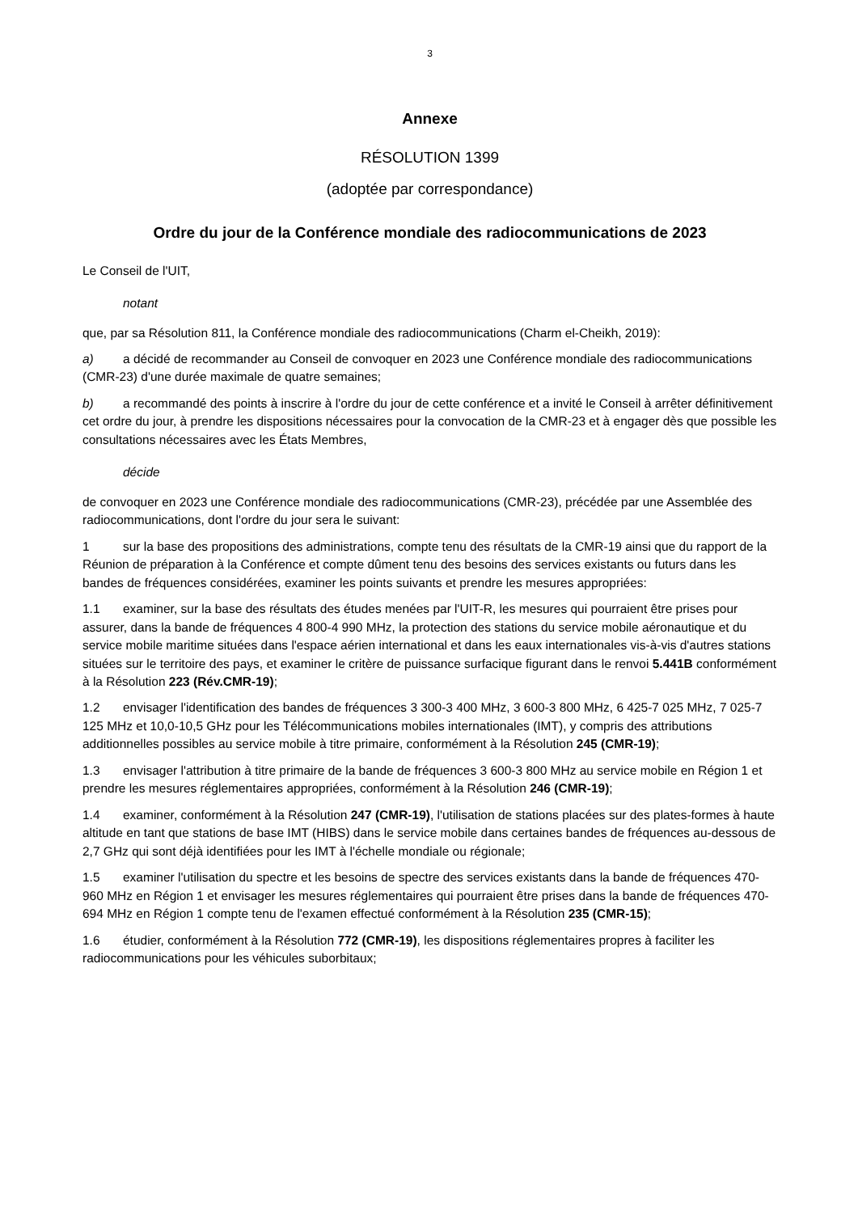3
Annexe
RÉSOLUTION 1399
(adoptée par correspondance)
Ordre du jour de la Conférence mondiale des radiocommunications de 2023
Le Conseil de l'UIT,
notant
que, par sa Résolution 811, la Conférence mondiale des radiocommunications (Charm el-Cheikh, 2019):
a) a décidé de recommander au Conseil de convoquer en 2023 une Conférence mondiale des radiocommunications (CMR-23) d'une durée maximale de quatre semaines;
b) a recommandé des points à inscrire à l'ordre du jour de cette conférence et a invité le Conseil à arrêter définitivement cet ordre du jour, à prendre les dispositions nécessaires pour la convocation de la CMR-23 et à engager dès que possible les consultations nécessaires avec les États Membres,
décide
de convoquer en 2023 une Conférence mondiale des radiocommunications (CMR-23), précédée par une Assemblée des radiocommunications, dont l'ordre du jour sera le suivant:
1 sur la base des propositions des administrations, compte tenu des résultats de la CMR-19 ainsi que du rapport de la Réunion de préparation à la Conférence et compte dûment tenu des besoins des services existants ou futurs dans les bandes de fréquences considérées, examiner les points suivants et prendre les mesures appropriées:
1.1 examiner, sur la base des résultats des études menées par l'UIT-R, les mesures qui pourraient être prises pour assurer, dans la bande de fréquences 4 800-4 990 MHz, la protection des stations du service mobile aéronautique et du service mobile maritime situées dans l'espace aérien international et dans les eaux internationales vis-à-vis d'autres stations situées sur le territoire des pays, et examiner le critère de puissance surfacique figurant dans le renvoi 5.441B conformément à la Résolution 223 (Rév.CMR-19);
1.2 envisager l'identification des bandes de fréquences 3 300-3 400 MHz, 3 600-3 800 MHz, 6 425-7 025 MHz, 7 025-7 125 MHz et 10,0-10,5 GHz pour les Télécommunications mobiles internationales (IMT), y compris des attributions additionnelles possibles au service mobile à titre primaire, conformément à la Résolution 245 (CMR-19);
1.3 envisager l'attribution à titre primaire de la bande de fréquences 3 600-3 800 MHz au service mobile en Région 1 et prendre les mesures réglementaires appropriées, conformément à la Résolution 246 (CMR-19);
1.4 examiner, conformément à la Résolution 247 (CMR-19), l'utilisation de stations placées sur des plates-formes à haute altitude en tant que stations de base IMT (HIBS) dans le service mobile dans certaines bandes de fréquences au-dessous de 2,7 GHz qui sont déjà identifiées pour les IMT à l'échelle mondiale ou régionale;
1.5 examiner l'utilisation du spectre et les besoins de spectre des services existants dans la bande de fréquences 470-960 MHz en Région 1 et envisager les mesures réglementaires qui pourraient être prises dans la bande de fréquences 470-694 MHz en Région 1 compte tenu de l'examen effectué conformément à la Résolution 235 (CMR-15);
1.6 étudier, conformément à la Résolution 772 (CMR-19), les dispositions réglementaires propres à faciliter les radiocommunications pour les véhicules suborbitaux;